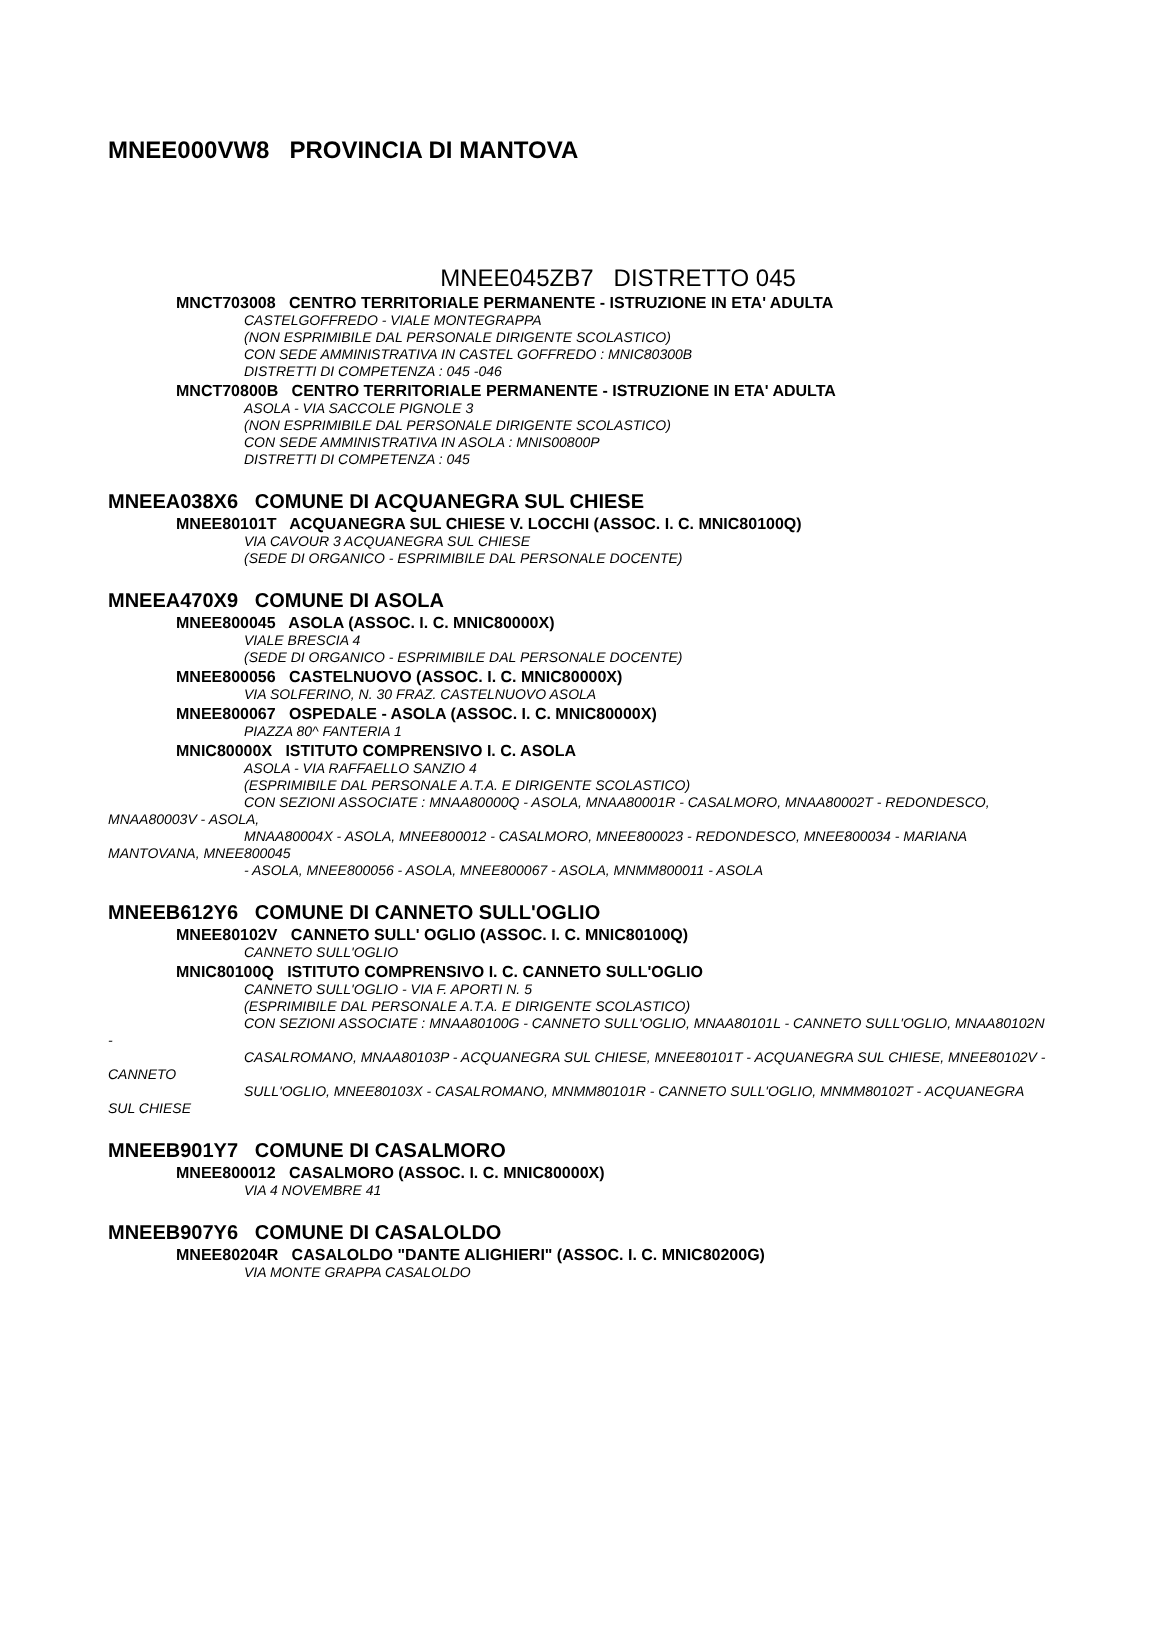MNEE000VW8 PROVINCIA DI MANTOVA
MNEE045ZB7 DISTRETTO 045
MNCT703008 CENTRO TERRITORIALE PERMANENTE - ISTRUZIONE IN ETA' ADULTA
CASTELGOFFREDO - VIALE MONTEGRAPPA
(NON ESPRIMIBILE DAL PERSONALE DIRIGENTE SCOLASTICO)
CON SEDE AMMINISTRATIVA IN CASTEL GOFFREDO : MNIC80300B
DISTRETTI DI COMPETENZA : 045 -046
MNCT70800B CENTRO TERRITORIALE PERMANENTE - ISTRUZIONE IN ETA' ADULTA
ASOLA - VIA SACCOLE PIGNOLE 3
(NON ESPRIMIBILE DAL PERSONALE DIRIGENTE SCOLASTICO)
CON SEDE AMMINISTRATIVA IN ASOLA : MNIS00800P
DISTRETTI DI COMPETENZA : 045
MNEEA038X6 COMUNE DI ACQUANEGRA SUL CHIESE
MNEE80101T ACQUANEGRA SUL CHIESE V. LOCCHI (ASSOC. I. C. MNIC80100Q)
VIA CAVOUR 3 ACQUANEGRA SUL CHIESE
(SEDE DI ORGANICO - ESPRIMIBILE DAL PERSONALE DOCENTE)
MNEEA470X9 COMUNE DI ASOLA
MNEE800045 ASOLA (ASSOC. I. C. MNIC80000X)
VIALE BRESCIA 4
(SEDE DI ORGANICO - ESPRIMIBILE DAL PERSONALE DOCENTE)
MNEE800056 CASTELNUOVO (ASSOC. I. C. MNIC80000X)
VIA SOLFERINO, N. 30 FRAZ. CASTELNUOVO ASOLA
MNEE800067 OSPEDALE - ASOLA (ASSOC. I. C. MNIC80000X)
PIAZZA 80^ FANTERIA 1
MNIC80000X ISTITUTO COMPRENSIVO I. C. ASOLA
ASOLA - VIA RAFFAELLO SANZIO 4
(ESPRIMIBILE DAL PERSONALE A.T.A. E DIRIGENTE SCOLASTICO)
CON SEZIONI ASSOCIATE : MNAA80000Q - ASOLA, MNAA80001R - CASALMORO, MNAA80002T - REDONDESCO, MNAA80003V - ASOLA,
MNAA80004X - ASOLA, MNEE800012 - CASALMORO, MNEE800023 - REDONDESCO, MNEE800034 - MARIANA MANTOVANA, MNEE800045
- ASOLA, MNEE800056 - ASOLA, MNEE800067 - ASOLA, MNMM800011 - ASOLA
MNEEB612Y6 COMUNE DI CANNETO SULL'OGLIO
MNEE80102V CANNETO SULL' OGLIO (ASSOC. I. C. MNIC80100Q)
CANNETO SULL'OGLIO
MNIC80100Q ISTITUTO COMPRENSIVO I. C. CANNETO SULL'OGLIO
CANNETO SULL'OGLIO - VIA F. APORTI N. 5
(ESPRIMIBILE DAL PERSONALE A.T.A. E DIRIGENTE SCOLASTICO)
CON SEZIONI ASSOCIATE : MNAA80100G - CANNETO SULL'OGLIO, MNAA80101L - CANNETO SULL'OGLIO, MNAA80102N -
CASALROMANO, MNAA80103P - ACQUANEGRA SUL CHIESE, MNEE80101T - ACQUANEGRA SUL CHIESE, MNEE80102V - CANNETO
SULL'OGLIO, MNEE80103X - CASALROMANO, MNMM80101R - CANNETO SULL'OGLIO, MNMM80102T - ACQUANEGRA SUL CHIESE
MNEEB901Y7 COMUNE DI CASALMORO
MNEE800012 CASALMORO (ASSOC. I. C. MNIC80000X)
VIA 4 NOVEMBRE 41
MNEEB907Y6 COMUNE DI CASALOLDO
MNEE80204R CASALOLDO "DANTE ALIGHIERI" (ASSOC. I. C. MNIC80200G)
VIA MONTE GRAPPA CASALOLDO